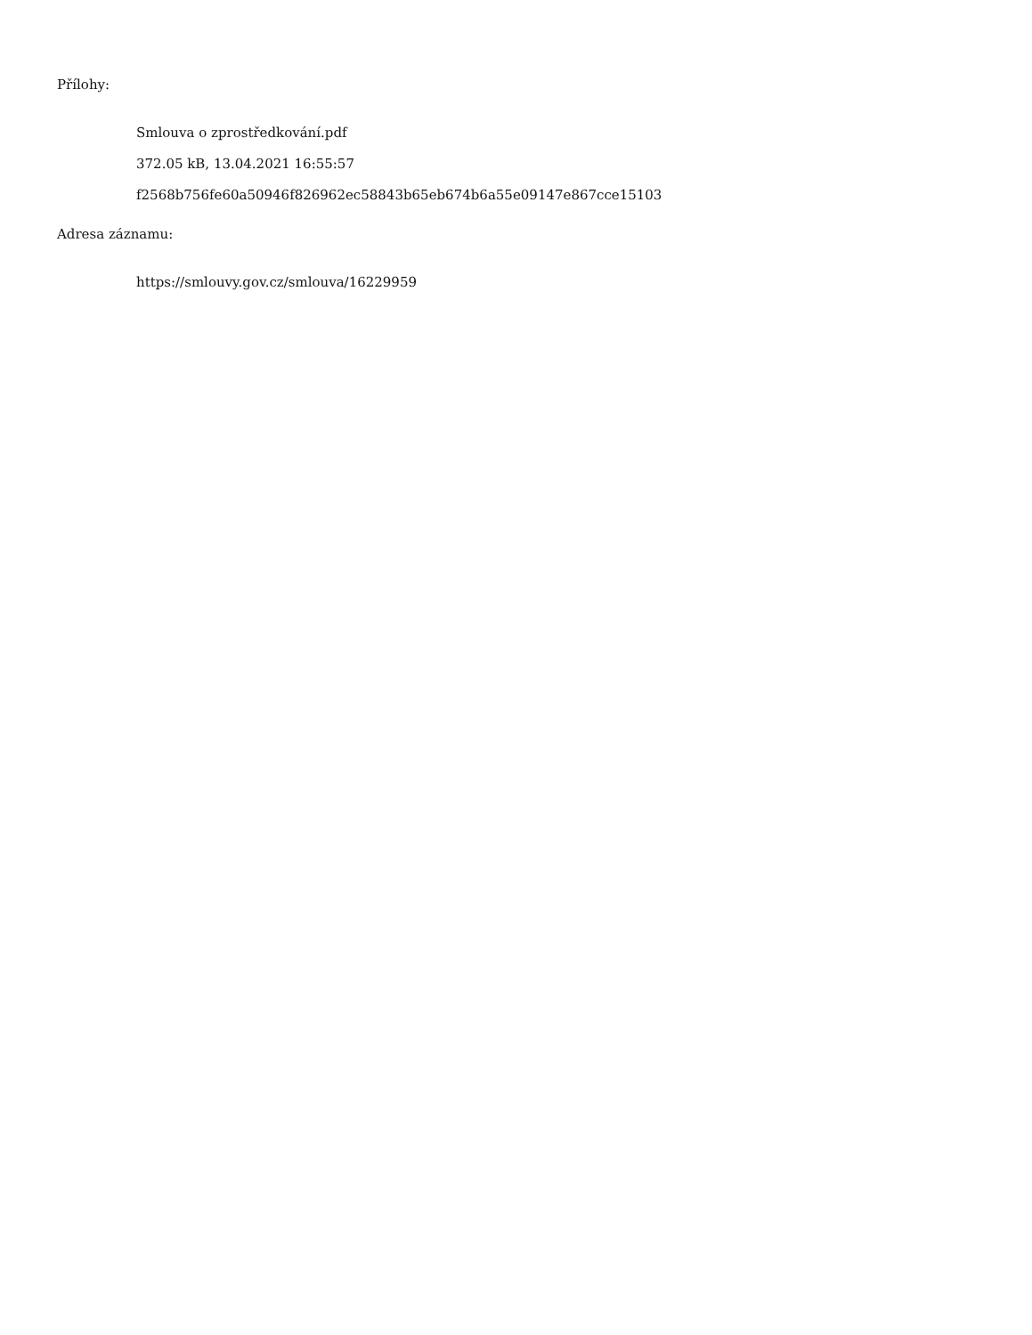Přílohy:
Smlouva o zprostředkování.pdf
372.05 kB, 13.04.2021 16:55:57
f2568b756fe60a50946f826962ec58843b65eb674b6a55e09147e867cce15103
Adresa záznamu:
https://smlouvy.gov.cz/smlouva/16229959